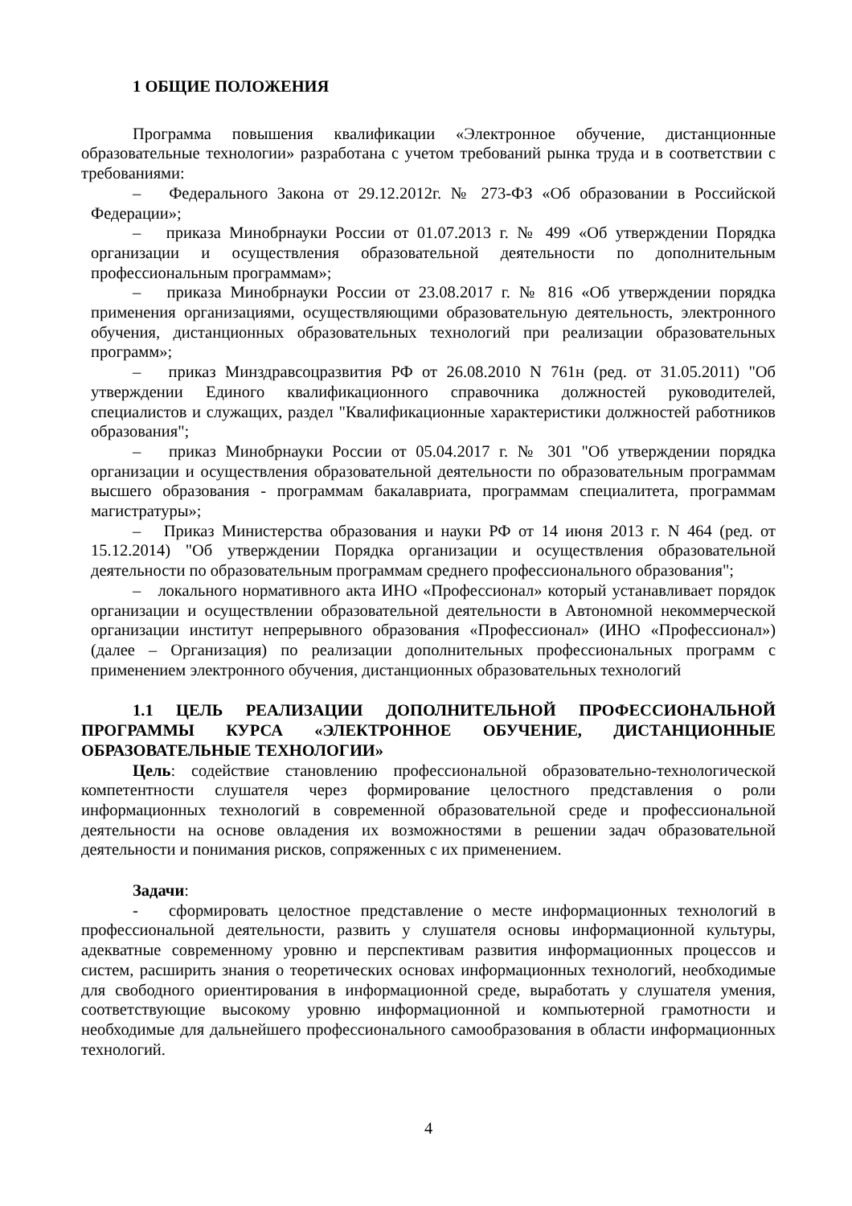1 ОБЩИЕ ПОЛОЖЕНИЯ
Программа повышения квалификации «Электронное обучение, дистанционные образовательные технологии» разработана с учетом требований рынка труда и в соответствии с требованиями:
– Федерального Закона от 29.12.2012г. № 273-ФЗ «Об образовании в Российской Федерации»;
– приказа Минобрнауки России от 01.07.2013 г. № 499 «Об утверждении Порядка организации и осуществления образовательной деятельности по дополнительным профессиональным программам»;
– приказа Минобрнауки России от 23.08.2017 г. № 816 «Об утверждении порядка применения организациями, осуществляющими образовательную деятельность, электронного обучения, дистанционных образовательных технологий при реализации образовательных программ»;
– приказ Минздравсоцразвития РФ от 26.08.2010 N 761н (ред. от 31.05.2011) "Об утверждении Единого квалификационного справочника должностей руководителей, специалистов и служащих, раздел "Квалификационные характеристики должностей работников образования";
– приказ Минобрнауки России от 05.04.2017 г. № 301 "Об утверждении порядка организации и осуществления образовательной деятельности по образовательным программам высшего образования - программам бакалавриата, программам специалитета, программам магистратуры»;
– Приказ Министерства образования и науки РФ от 14 июня 2013 г. N 464 (ред. от 15.12.2014) "Об утверждении Порядка организации и осуществления образовательной деятельности по образовательным программам среднего профессионального образования";
– локального нормативного акта ИНО «Профессионал» который устанавливает порядок организации и осуществлении образовательной деятельности в Автономной некоммерческой организации институт непрерывного образования «Профессионал» (ИНО «Профессионал») (далее – Организация) по реализации дополнительных профессиональных программ с применением электронного обучения, дистанционных образовательных технологий
1.1 ЦЕЛЬ РЕАЛИЗАЦИИ ДОПОЛНИТЕЛЬНОЙ ПРОФЕССИОНАЛЬНОЙ ПРОГРАММЫ КУРСА «ЭЛЕКТРОННОЕ ОБУЧЕНИЕ, ДИСТАНЦИОННЫЕ ОБРАЗОВАТЕЛЬНЫЕ ТЕХНОЛОГИИ»
Цель: содействие становлению профессиональной образовательно-технологической компетентности слушателя через формирование целостного представления о роли информационных технологий в современной образовательной среде и профессиональной деятельности на основе овладения их возможностями в решении задач образовательной деятельности и понимания рисков, сопряженных с их применением.
Задачи:
- сформировать целостное представление о месте информационных технологий в профессиональной деятельности, развить у слушателя основы информационной культуры, адекватные современному уровню и перспективам развития информационных процессов и систем, расширить знания о теоретических основах информационных технологий, необходимые для свободного ориентирования в информационной среде, выработать у слушателя умения, соответствующие высокому уровню информационной и компьютерной грамотности и необходимые для дальнейшего профессионального самообразования в области информационных технологий.
4